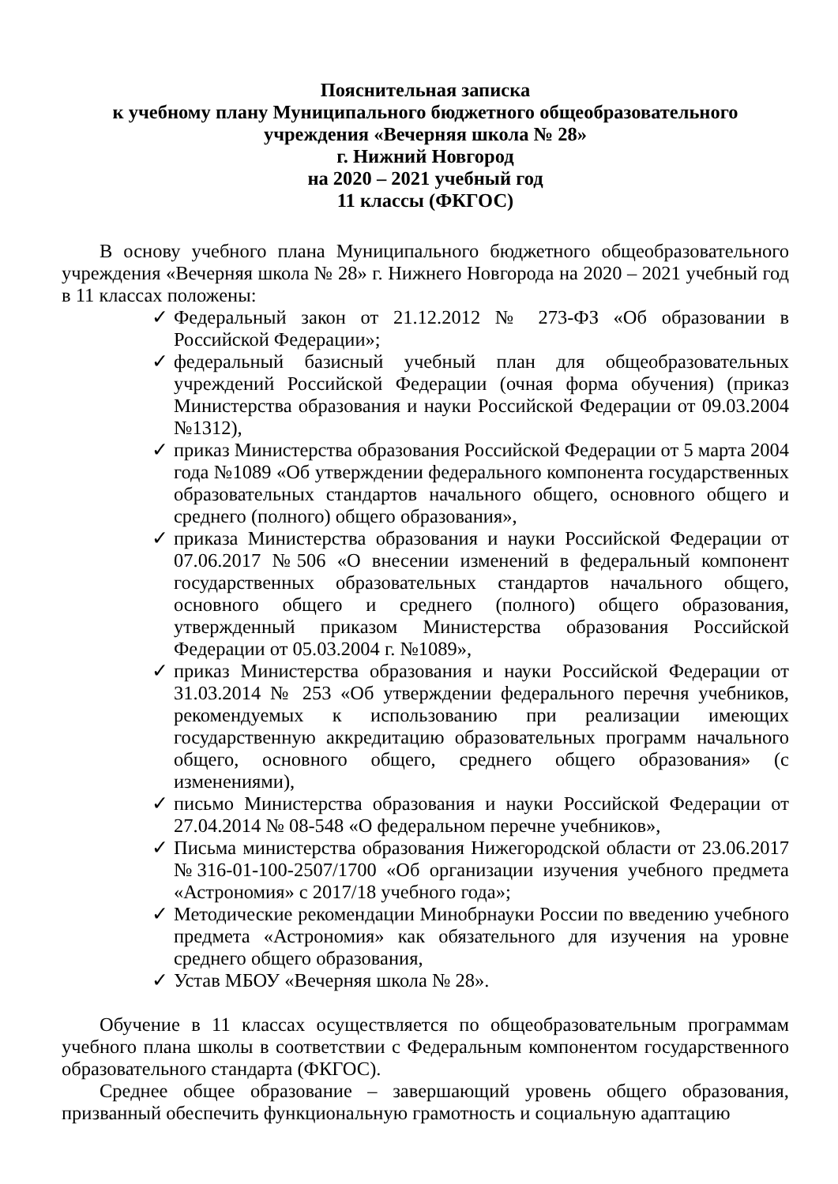Пояснительная записка
к учебному плану Муниципального бюджетного общеобразовательного
учреждения «Вечерняя школа № 28»
г. Нижний Новгород
на 2020 – 2021 учебный год
11 классы (ФКГОС)
В основу учебного плана Муниципального бюджетного общеобразовательного учреждения «Вечерняя школа № 28» г. Нижнего Новгорода на 2020 – 2021 учебный год в 11 классах положены:
✓ Федеральный закон от 21.12.2012 № 273-ФЗ «Об образовании в Российской Федерации»;
✓ федеральный базисный учебный план для общеобразовательных учреждений Российской Федерации (очная форма обучения) (приказ Министерства образования и науки Российской Федерации от 09.03.2004 №1312),
✓ приказ Министерства образования Российской Федерации от 5 марта 2004 года №1089 «Об утверждении федерального компонента государственных образовательных стандартов начального общего, основного общего и среднего (полного) общего образования»,
✓ приказа Министерства образования и науки Российской Федерации от 07.06.2017 №506 «О внесении изменений в федеральный компонент государственных образовательных стандартов начального общего, основного общего и среднего (полного) общего образования, утвержденный приказом Министерства образования Российской Федерации от 05.03.2004 г. №1089»,
✓ приказ Министерства образования и науки Российской Федерации от 31.03.2014 № 253 «Об утверждении федерального перечня учебников, рекомендуемых к использованию при реализации имеющих государственную аккредитацию образовательных программ начального общего, основного общего, среднего общего образования» (с изменениями),
✓ письмо Министерства образования и науки Российской Федерации от 27.04.2014 № 08-548 «О федеральном перечне учебников»,
✓ Письма министерства образования Нижегородской области от 23.06.2017 №316-01-100-2507/1700 «Об организации изучения учебного предмета «Астрономия» с 2017/18 учебного года»;
✓ Методические рекомендации Минобрнауки России по введению учебного предмета «Астрономия» как обязательного для изучения на уровне среднего общего образования,
✓ Устав МБОУ «Вечерняя школа № 28».
Обучение в 11 классах осуществляется по общеобразовательным программам учебного плана школы в соответствии с Федеральным компонентом государственного образовательного стандарта (ФКГОС).
Среднее общее образование – завершающий уровень общего образования, призванный обеспечить функциональную грамотность и социальную адаптацию